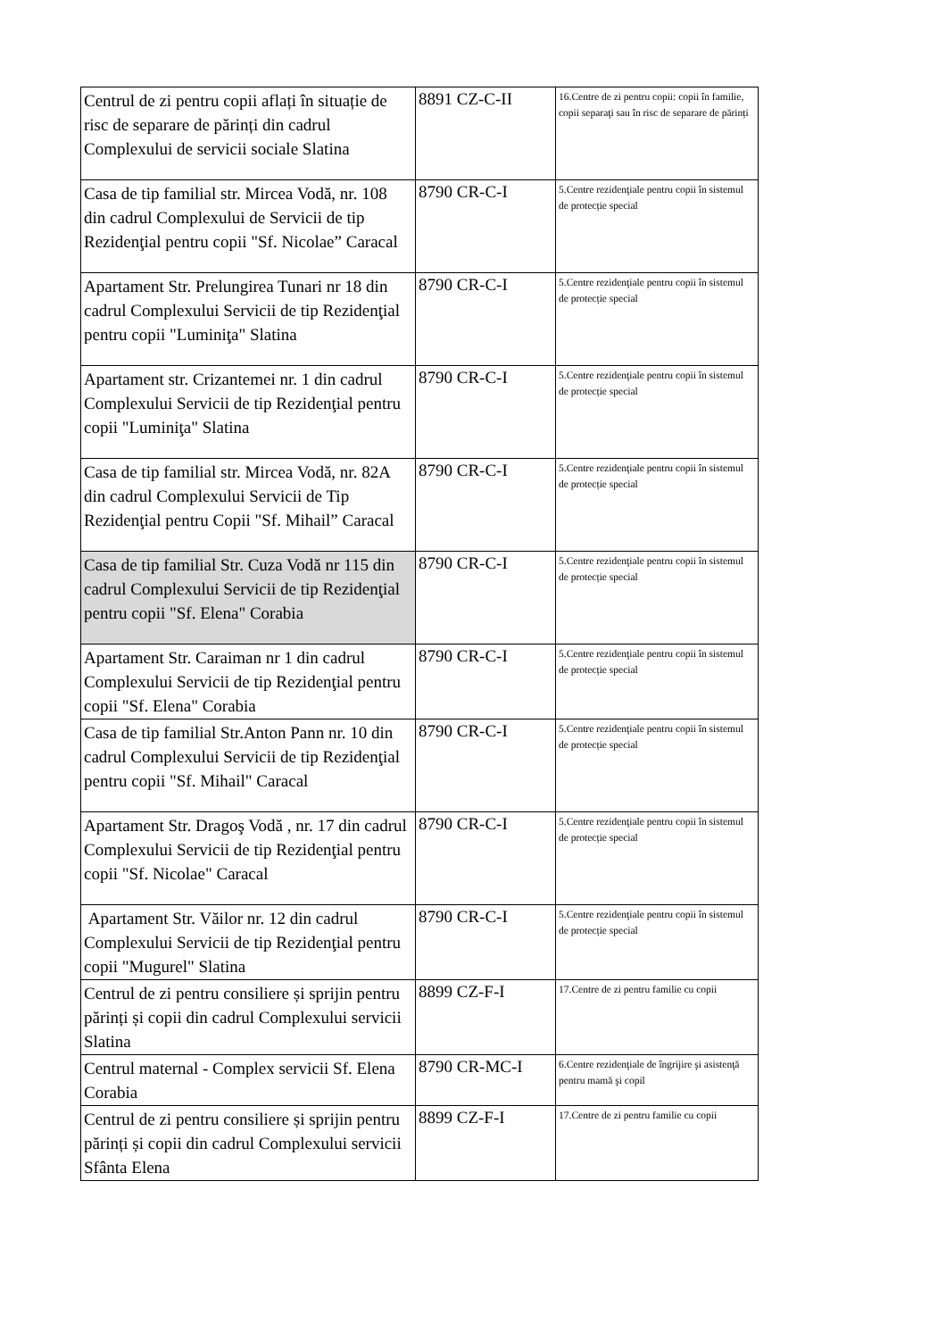| Centrul de zi pentru copii aflați în situație de risc de separare de părinți din cadrul Complexului de servicii sociale Slatina | 8891 CZ-C-II | 16.Centre de zi pentru copii: copii în familie, copii separaţi sau în risc de separare de părinți |
| Casa de tip familial str. Mircea Vodă, nr. 108 din cadrul Complexului de Servicii de tip Rezidenţial pentru copii "Sf. Nicolae” Caracal | 8790 CR-C-I | 5.Centre rezidenţiale pentru copii în sistemul de protecție special |
| Apartament Str. Prelungirea Tunari nr 18 din cadrul Complexului Servicii de tip Rezidenţial pentru copii "Luminiţa" Slatina | 8790 CR-C-I | 5.Centre rezidenţiale pentru copii în sistemul de protecție special |
| Apartament str. Crizantemei nr. 1 din cadrul Complexului Servicii de tip Rezidenţial pentru copii "Luminiţa" Slatina | 8790 CR-C-I | 5.Centre rezidenţiale pentru copii în sistemul de protecție special |
| Casa de tip familial str. Mircea Vodă, nr. 82A din cadrul Complexului Servicii de Tip Rezidenţial pentru Copii "Sf. Mihail” Caracal | 8790 CR-C-I | 5.Centre rezidenţiale pentru copii în sistemul de protecție special |
| Casa de tip familial Str. Cuza Vodă nr 115 din cadrul Complexului Servicii de tip Rezidenţial pentru copii "Sf. Elena" Corabia | 8790 CR-C-I | 5.Centre rezidenţiale pentru copii în sistemul de protecție special |
| Apartament Str. Caraiman nr 1 din cadrul Complexului Servicii de tip Rezidenţial pentru copii "Sf. Elena" Corabia | 8790 CR-C-I | 5.Centre rezidenţiale pentru copii în sistemul de protecție special |
| Casa de tip familial Str.Anton Pann nr. 10 din cadrul Complexului Servicii de tip Rezidenţial pentru copii "Sf. Mihail" Caracal | 8790 CR-C-I | 5.Centre rezidenţiale pentru copii în sistemul de protecție special |
| Apartament Str. Dragoş Vodă , nr. 17 din cadrul Complexului Servicii de tip Rezidenţial pentru copii "Sf. Nicolae" Caracal | 8790 CR-C-I | 5.Centre rezidenţiale pentru copii în sistemul de protecție special |
| Apartament Str. Văilor nr. 12 din cadrul Complexului Servicii de tip Rezidenţial pentru copii "Mugurel" Slatina | 8790 CR-C-I | 5.Centre rezidenţiale pentru copii în sistemul de protecție special |
| Centrul de zi pentru consiliere și sprijin pentru părinți și copii din cadrul Complexului servicii Slatina | 8899 CZ-F-I | 17.Centre de zi pentru familie cu copii |
| Centrul maternal - Complex servicii Sf. Elena Corabia | 8790 CR-MC-I | 6.Centre rezidenţiale de îngrijire şi asistenţă pentru mamă şi copil |
| Centrul de zi pentru consiliere și sprijin pentru părinți și copii din cadrul Complexului servicii Sfânta Elena | 8899 CZ-F-I | 17.Centre de zi pentru familie cu copii |